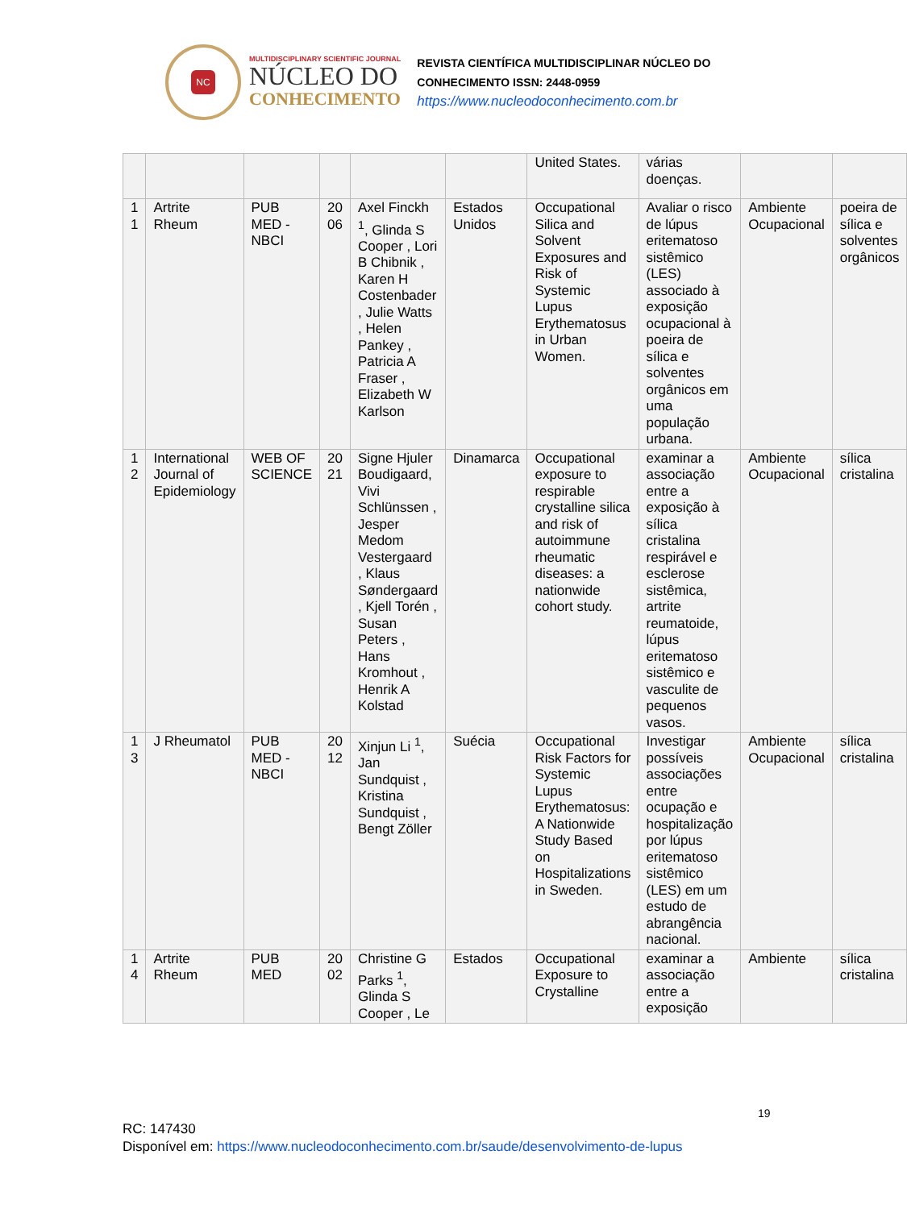NC
MULTIDISCIPLINARY SCIENTIFIC JOURNAL
NÚCLEO DO
CONHECIMENTO
REVISTA CIENTÍFICA MULTIDISCIPLINAR NÚCLEO DO
CONHECIMENTO ISSN: 2448-0959
https://www.nucleodoconhecimento.com.br
| | | | | | | United States. | várias doenças. | | |
| 1 1 | Artrite Rheum | PUB MED - NBCI | 20 06 | Axel Finckh <sup>1</sup>, Glinda S Cooper , Lori B Chibnik , Karen H Costenbader , Julie Watts , Helen Pankey , Patricia A Fraser , Elizabeth W Karlson | Estados Unidos | Occupational Silica and Solvent Exposures and Risk of Systemic Lupus Erythematosus in Urban Women. | Avaliar o risco de lúpus eritematoso sistêmico (LES) associado à exposição ocupacional à poeira de sílica e solventes orgânicos em uma população urbana. | Ambiente Ocupacional | poeira de sílica e solventes orgânicos |
| 1 2 | International Journal of Epidemiology | WEB OF SCIENCE | 20 21 | Signe Hjuler Boudigaard, Vivi Schlünssen , Jesper Medom Vestergaard , Klaus Søndergaard , Kjell Torén , Susan Peters , Hans Kromhout , Henrik A Kolstad | Dinamarca | Occupational exposure to respirable crystalline silica and risk of autoimmune rheumatic diseases: a nationwide cohort study. | examinar a associação entre a exposição à sílica cristalina respirável e esclerose sistêmica, artrite reumatoide, lúpus eritematoso sistêmico e vasculite de pequenos vasos. | Ambiente Ocupacional | sílica cristalina |
| 1 3 | J Rheumatol | PUB MED - NBCI | 20 12 | Xinjun Li <sup>1</sup>, Jan Sundquist , Kristina Sundquist , Bengt Zöller | Suécia | Occupational Risk Factors for Systemic Lupus Erythematosus: A Nationwide Study Based on Hospitalizations in Sweden. | Investigar possíveis associações entre ocupação e hospitalização por lúpus eritematoso sistêmico (LES) em um estudo de abrangência nacional. | Ambiente Ocupacional | sílica cristalina |
| 1 4 | Artrite Rheum | PUB MED | 20 02 | Christine G Parks <sup>1</sup>, Glinda S Cooper , Le | Estados | Occupational Exposure to Crystalline | examinar a associação entre a exposição | Ambiente | sílica cristalina |
19
RC: 147430
Disponível em: https://www.nucleodoconhecimento.com.br/saude/desenvolvimento-de-lupus